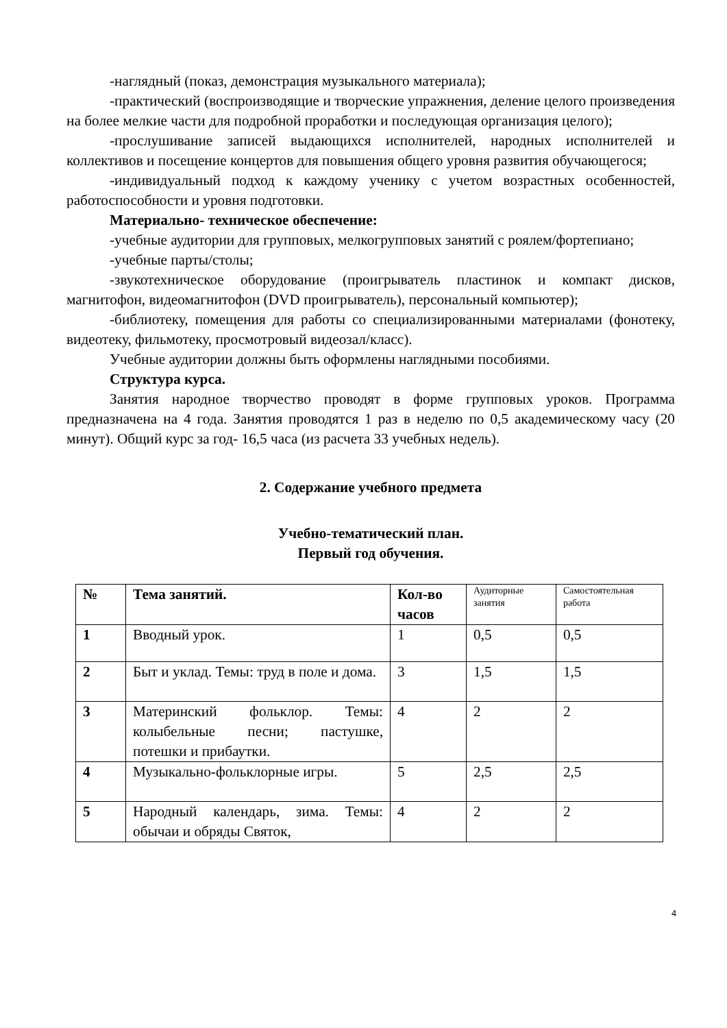-наглядный (показ, демонстрация музыкального материала);
-практический (воспроизводящие и творческие упражнения, деление целого произведения на более мелкие части для подробной проработки и последующая организация целого);
-прослушивание записей выдающихся исполнителей, народных исполнителей и коллективов и посещение концертов для повышения общего уровня развития обучающегося;
-индивидуальный подход к каждому ученику с учетом возрастных особенностей, работоспособности и уровня подготовки.
Материально- техническое обеспечение:
-учебные аудитории для групповых, мелкогрупповых занятий с роялем/фортепиано;
-учебные парты/столы;
-звукотехническое оборудование (проигрыватель пластинок и компакт дисков, магнитофон, видеомагнитофон (DVD проигрыватель), персональный компьютер);
-библиотеку, помещения для работы со специализированными материалами (фонотеку, видеотеку, фильмотеку, просмотровый видеозал/класс).
Учебные аудитории должны быть оформлены наглядными пособиями.
Структура курса.
Занятия народное творчество проводят в форме групповых уроков. Программа предназначена на 4 года. Занятия проводятся 1 раз в неделю по 0,5 академическому часу (20 минут). Общий курс за год- 16,5 часа (из расчета 33 учебных недель).
2. Содержание учебного предмета
Учебно-тематический план.
Первый год обучения.
| № | Тема занятий. | Кол-во часов | Аудиторные занятия | Самостоятельная работа |
| --- | --- | --- | --- | --- |
| 1 | Вводный урок. | 1 | 0,5 | 0,5 |
| 2 | Быт и уклад. Темы: труд в поле и дома. | 3 | 1,5 | 1,5 |
| 3 | Материнский фольклор. Темы: колыбельные песни; пастушке, потешки и прибаутки. | 4 | 2 | 2 |
| 4 | Музыкально-фольклорные игры. | 5 | 2,5 | 2,5 |
| 5 | Народный календарь, зима. Темы: обычаи и обряды Святок, | 4 | 2 | 2 |
4